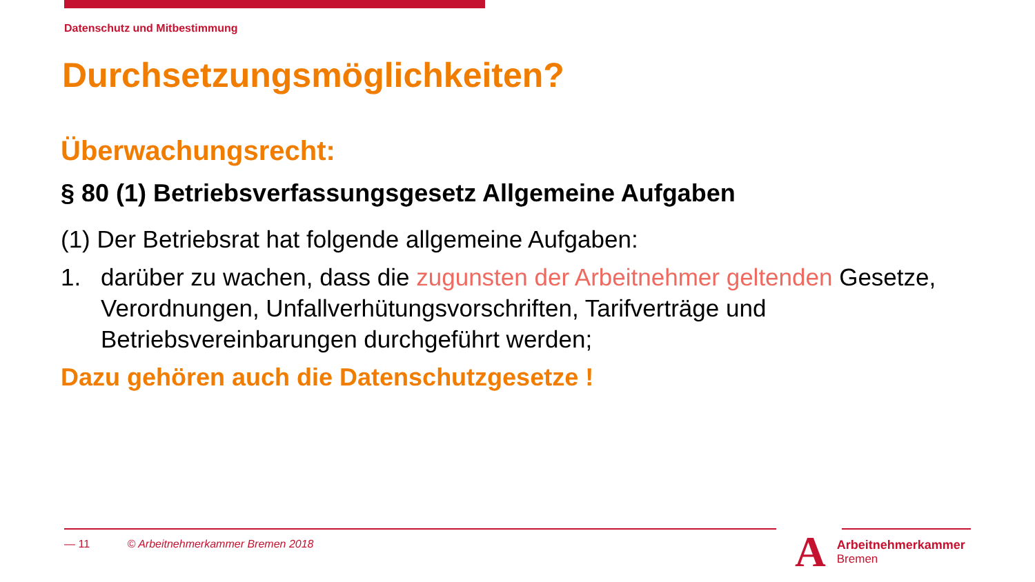Datenschutz und Mitbestimmung
Durchsetzungsmöglichkeiten?
Überwachungsrecht:
§ 80 (1) Betriebsverfassungsgesetz Allgemeine Aufgaben
(1) Der Betriebsrat hat folgende allgemeine Aufgaben:
1. darüber zu wachen, dass die zugunsten der Arbeitnehmer geltenden Gesetze, Verordnungen, Unfallverhütungsvorschriften, Tarifverträge und Betriebsvereinbarungen durchgeführt werden;
Dazu gehören auch die Datenschutzgesetze !
— 11 © Arbeitnehmerkammer Bremen 2018
A
Arbeitnehmerkammer
Bremen